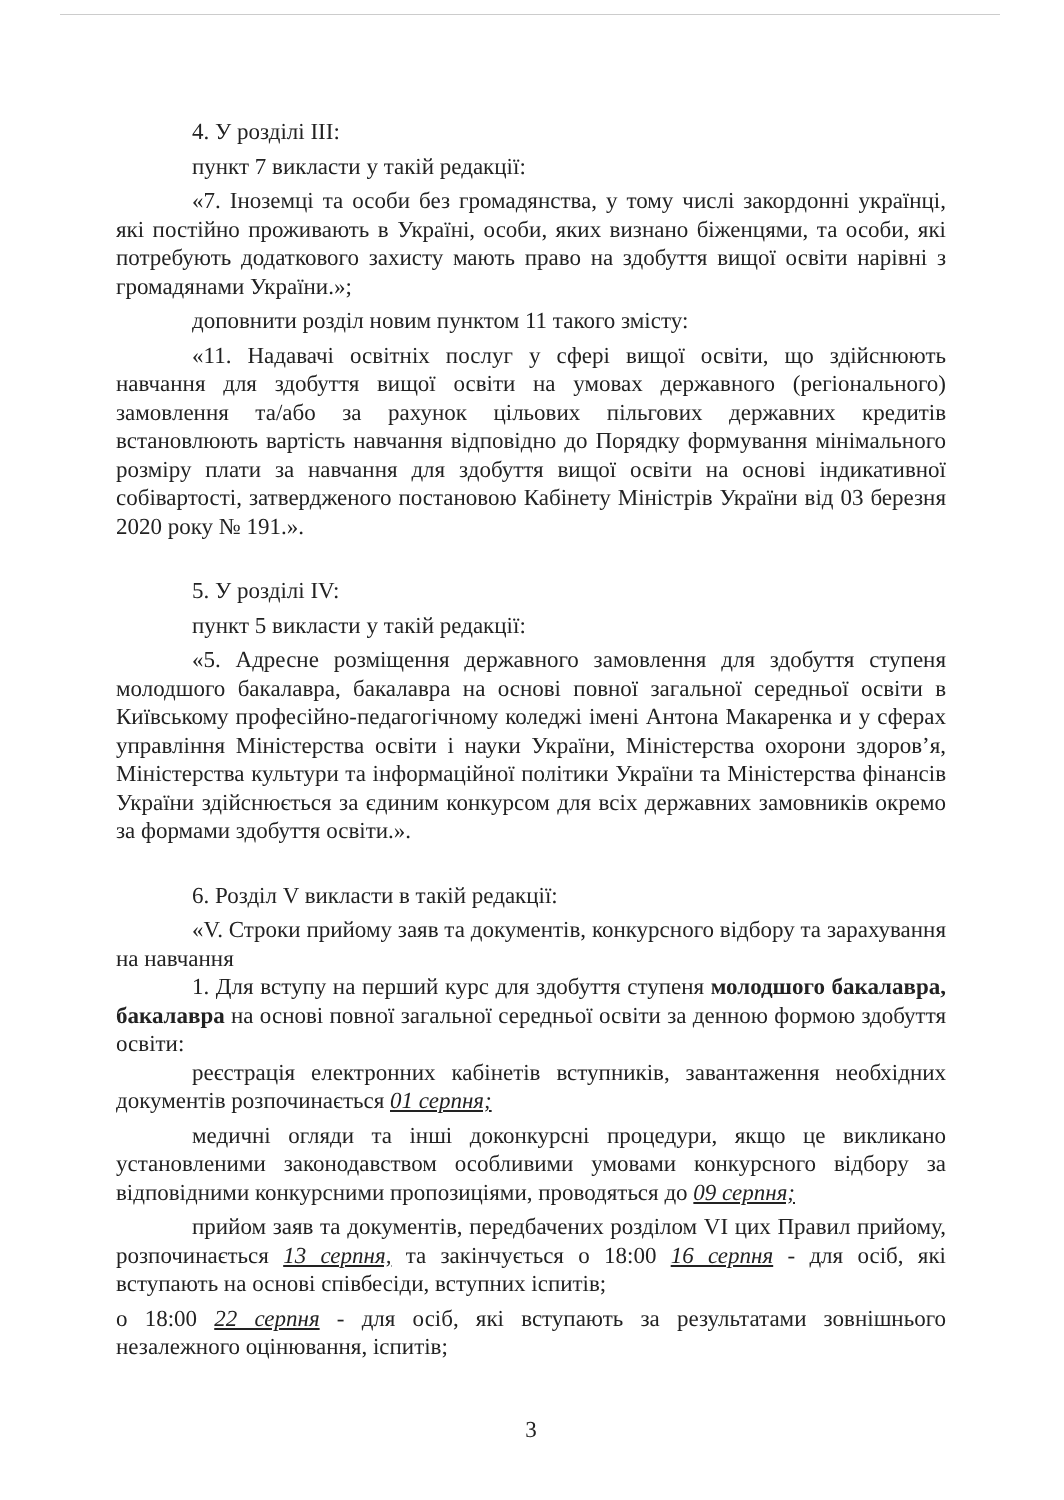4. У розділі III:
пункт 7 викласти у такій редакції:
«7. Іноземці та особи без громадянства, у тому числі закордонні українці, які постійно проживають в Україні, особи, яких визнано біженцями, та особи, які потребують додаткового захисту мають право на здобуття вищої освіти нарівні з громадянами України.»;
доповнити розділ новим пунктом 11 такого змісту:
«11. Надавачі освітніх послуг у сфері вищої освіти, що здійснюють навчання для здобуття вищої освіти на умовах державного (регіонального) замовлення та/або за рахунок цільових пільгових державних кредитів встановлюють вартість навчання відповідно до Порядку формування мінімального розміру плати за навчання для здобуття вищої освіти на основі індикативної собівартості, затвердженого постановою Кабінету Міністрів України від 03 березня 2020 року № 191.».
5. У розділі IV:
пункт 5 викласти у такій редакції:
«5. Адресне розміщення державного замовлення для здобуття ступеня молодшого бакалавра, бакалавра на основі повної загальної середньої освіти в Київському професійно-педагогічному коледжі імені Антона Макаренка и у сферах управління Міністерства освіти і науки України, Міністерства охорони здоров’я, Міністерства культури та інформаційної політики України та Міністерства фінансів України здійснюється за єдиним конкурсом для всіх державних замовників окремо за формами здобуття освіти.».
6. Розділ V викласти в такій редакції:
«V. Строки прийому заяв та документів, конкурсного відбору та зарахування на навчання
1. Для вступу на перший курс для здобуття ступеня молодшого бакалавра, бакалавра на основі повної загальної середньої освіти за денною формою здобуття освіти:
реєстрація електронних кабінетів вступників, завантаження необхідних документів розпочинається 01 серпня;
медичні огляди та інші доконкурсні процедури, якщо це викликано установленими законодавством особливими умовами конкурсного відбору за відповідними конкурсними пропозиціями, проводяться до 09 серпня;
прийом заяв та документів, передбачених розділом VI цих Правил прийому, розпочинається 13 серпня, та закінчується о 18:00 16 серпня - для осіб, які вступають на основі співбесіди, вступних іспитів;
о 18:00 22 серпня - для осіб, які вступають за результатами зовнішнього незалежного оцінювання, іспитів;
3